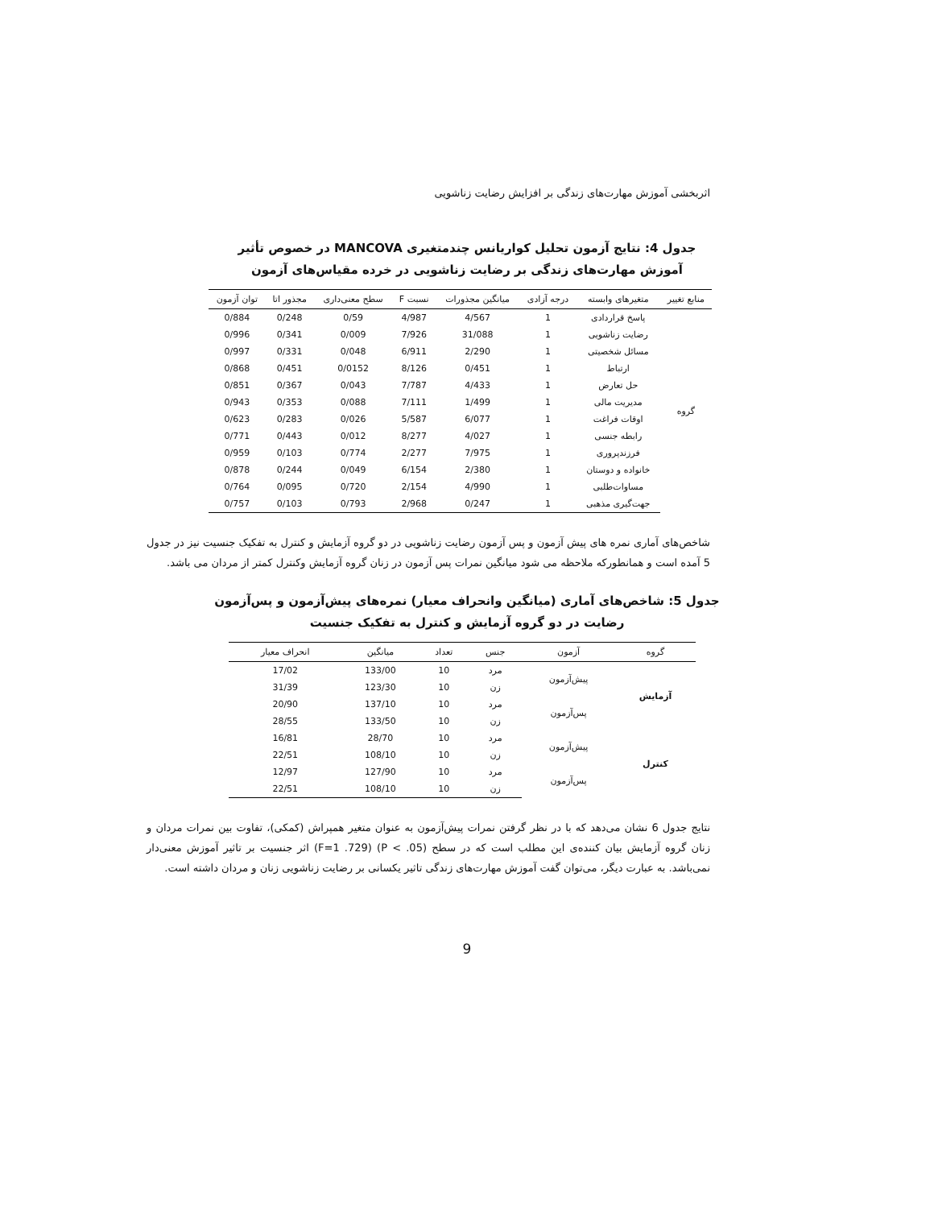اثربخشی آموزش مهارت‌های زندگی بر افزایش رضایت زناشویی
جدول 4: نتایج آزمون تحلیل کواریانس چندمتغیری MANCOVA در خصوص تأثیر
آموزش مهارت‌های زندگی بر رضایت زناشویی در خرده مقیاس‌های آزمون
| منابع تغییر | متغیرهای وابسته | درجه آزادی | میانگین مجذورات | نسبت F | سطح معنی‌داری | مجذور اتا | توان آزمون |
| --- | --- | --- | --- | --- | --- | --- | --- |
| گروه | پاسخ قراردادی | 1 | 4/567 | 4/987 | 0/59 | 0/248 | 0/884 |
| | رضایت زناشویی | 1 | 31/088 | 7/926 | 0/009 | 0/341 | 0/996 |
| | مسائل شخصیتی | 1 | 2/290 | 6/911 | 0/048 | 0/331 | 0/997 |
| | ارتباط | 1 | 0/451 | 8/126 | 0/0152 | 0/451 | 0/868 |
| | حل تعارض | 1 | 4/433 | 7/787 | 0/043 | 0/367 | 0/851 |
| | مدیریت مالی | 1 | 1/499 | 7/111 | 0/088 | 0/353 | 0/943 |
| | اوقات فراغت | 1 | 6/077 | 5/587 | 0/026 | 0/283 | 0/623 |
| | رابطه جنسی | 1 | 4/027 | 8/277 | 0/012 | 0/443 | 0/771 |
| | فرزندپروری | 1 | 7/975 | 2/277 | 0/774 | 0/103 | 0/959 |
| | خانواده و دوستان | 1 | 2/380 | 6/154 | 0/049 | 0/244 | 0/878 |
| | مساوات‌طلبی | 1 | 4/990 | 2/154 | 0/720 | 0/095 | 0/764 |
| | جهت‌گیری مذهبی | 1 | 0/247 | 2/968 | 0/793 | 0/103 | 0/757 |
شاخص‌های آماری نمره های پیش آزمون و پس آزمون رضایت زناشویی در دو گروه آزمایش و کنترل به تفکیک جنسیت نیز در جدول 5 آمده است و همانطورکه ملاحظه می شود میانگین نمرات پس آزمون در زنان گروه آزمایش وکنترل کمتر از مردان می باشد.
جدول 5: شاخص‌های آماری (میانگین وانحراف معیار) نمره‌های پیش‌آزمون و پس‌آزمون
رضایت در دو گروه آزمایش و کنترل به تفکیک جنسیت
| گروه | آزمون | جنس | تعداد | میانگین | انحراف معیار |
| --- | --- | --- | --- | --- | --- |
| آزمایش | پیش‌آزمون | مرد | 10 | 133/00 | 17/02 |
| | | زن | 10 | 123/30 | 31/39 |
| | پس‌آزمون | مرد | 10 | 137/10 | 20/90 |
| | | زن | 10 | 133/50 | 28/55 |
| کنترل | پیش‌آزمون | مرد | 10 | 28/70 | 16/81 |
| | | زن | 10 | 108/10 | 22/51 |
| | پس‌آزمون | مرد | 10 | 127/90 | 12/97 |
| | | زن | 10 | 108/10 | 22/51 |
نتایج جدول 6 نشان می‌دهد که با در نظر گرفتن نمرات پیش‌آزمون به عنوان متغیر همپراش (کمکی)، تفاوت بین نمرات مردان و زنان گروه آزمایش بیان کننده‌ی این مطلب است که در سطح (P < .05) (F=1 .729) اثر جنسیت بر تاثیر آموزش معنی‌دار نمی‌باشد. به عبارت دیگر، می‌توان گفت آموزش مهارت‌های زندگی تاثیر یکسانی بر رضایت زناشویی زنان و مردان داشته است.
9